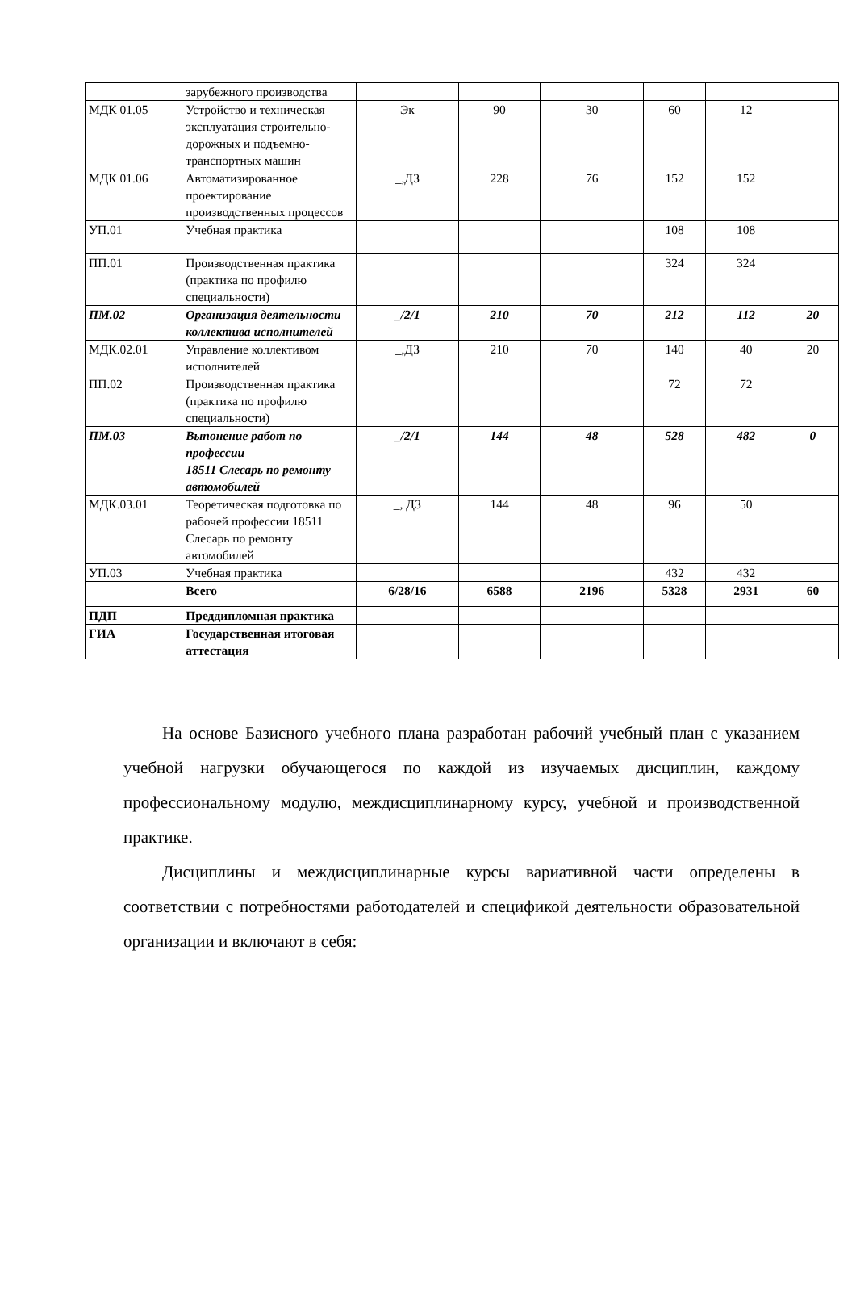| | зарубежного производства | | | | | | |
| МДК 01.05 | Устройство и техническая эксплуатация строительно-дорожных и подъемно-транспортных машин | Эк | 90 | 30 | 60 | 12 | |
| МДК 01.06 | Автоматизированное проектирование производственных процессов | _,ДЗ | 228 | 76 | 152 | 152 | |
| УП.01 | Учебная практика | | | | 108 | 108 | |
| ПП.01 | Производственная практика (практика по профилю специальности) | | | | 324 | 324 | |
| ПМ.02 | Организация деятельности коллектива исполнителей | _/2/1 | 210 | 70 | 212 | 112 | 20 |
| МДК.02.01 | Управление коллективом исполнителей | _,ДЗ | 210 | 70 | 140 | 40 | 20 |
| ПП.02 | Производственная практика (практика по профилю специальности) | | | | 72 | 72 | |
| ПМ.03 | Выпонение работ по профессии 18511 Слесарь по ремонту автомобилей | _/2/1 | 144 | 48 | 528 | 482 | 0 |
| МДК.03.01 | Теоретическая подготовка по рабочей профессии 18511 Слесарь по ремонту автомобилей | _, ДЗ | 144 | 48 | 96 | 50 | |
| УП.03 | Учебная практика | | | | 432 | 432 | |
| | Всего | 6/28/16 | 6588 | 2196 | 5328 | 2931 | 60 |
| ПДП | Преддипломная практика | | | | | | |
| ГИА | Государственная итоговая аттестация | | | | | | |
На основе Базисного учебного плана разработан рабочий учебный план с указанием учебной нагрузки обучающегося по каждой из изучаемых дисциплин, каждому профессиональному модулю, междисциплинарному курсу, учебной и производственной практике.
Дисциплины и междисциплинарные курсы вариативной части определены в соответствии с потребностями работодателей и спецификой деятельности образовательной организации и включают в себя: